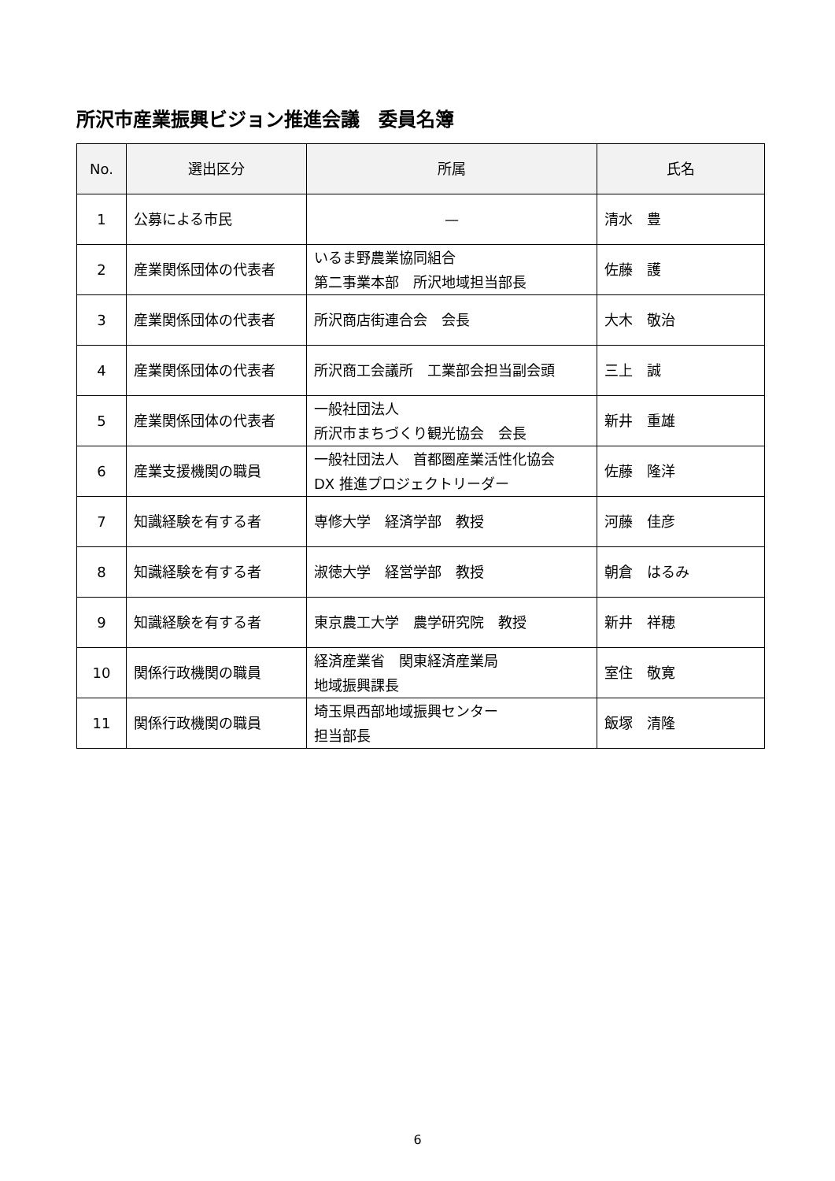所沢市産業振興ビジョン推進会議　委員名簿
| No. | 選出区分 | 所属 | 氏名 |
| --- | --- | --- | --- |
| 1 | 公募による市民 | — | 清水 豊 |
| 2 | 産業関係団体の代表者 | いるま野農業協同組合 第二事業本部 所沢地域担当部長 | 佐藤 護 |
| 3 | 産業関係団体の代表者 | 所沢商店街連合会 会長 | 大木 敬治 |
| 4 | 産業関係団体の代表者 | 所沢商工会議所 工業部会担当副会頭 | 三上 誠 |
| 5 | 産業関係団体の代表者 | 一般社団法人 所沢市まちづくり観光協会 会長 | 新井 重雄 |
| 6 | 産業支援機関の職員 | 一般社団法人 首都圏産業活性化協会 DX 推進プロジェクトリーダー | 佐藤 隆洋 |
| 7 | 知識経験を有する者 | 専修大学 経済学部 教授 | 河藤 佳彦 |
| 8 | 知識経験を有する者 | 淑徳大学 経営学部 教授 | 朝倉 はるみ |
| 9 | 知識経験を有する者 | 東京農工大学 農学研究院 教授 | 新井 祥穂 |
| 10 | 関係行政機関の職員 | 経済産業省 関東経済産業局 地域振興課長 | 室住 敬寛 |
| 11 | 関係行政機関の職員 | 埼玉県西部地域振興センター 担当部長 | 飯塚 清隆 |
6